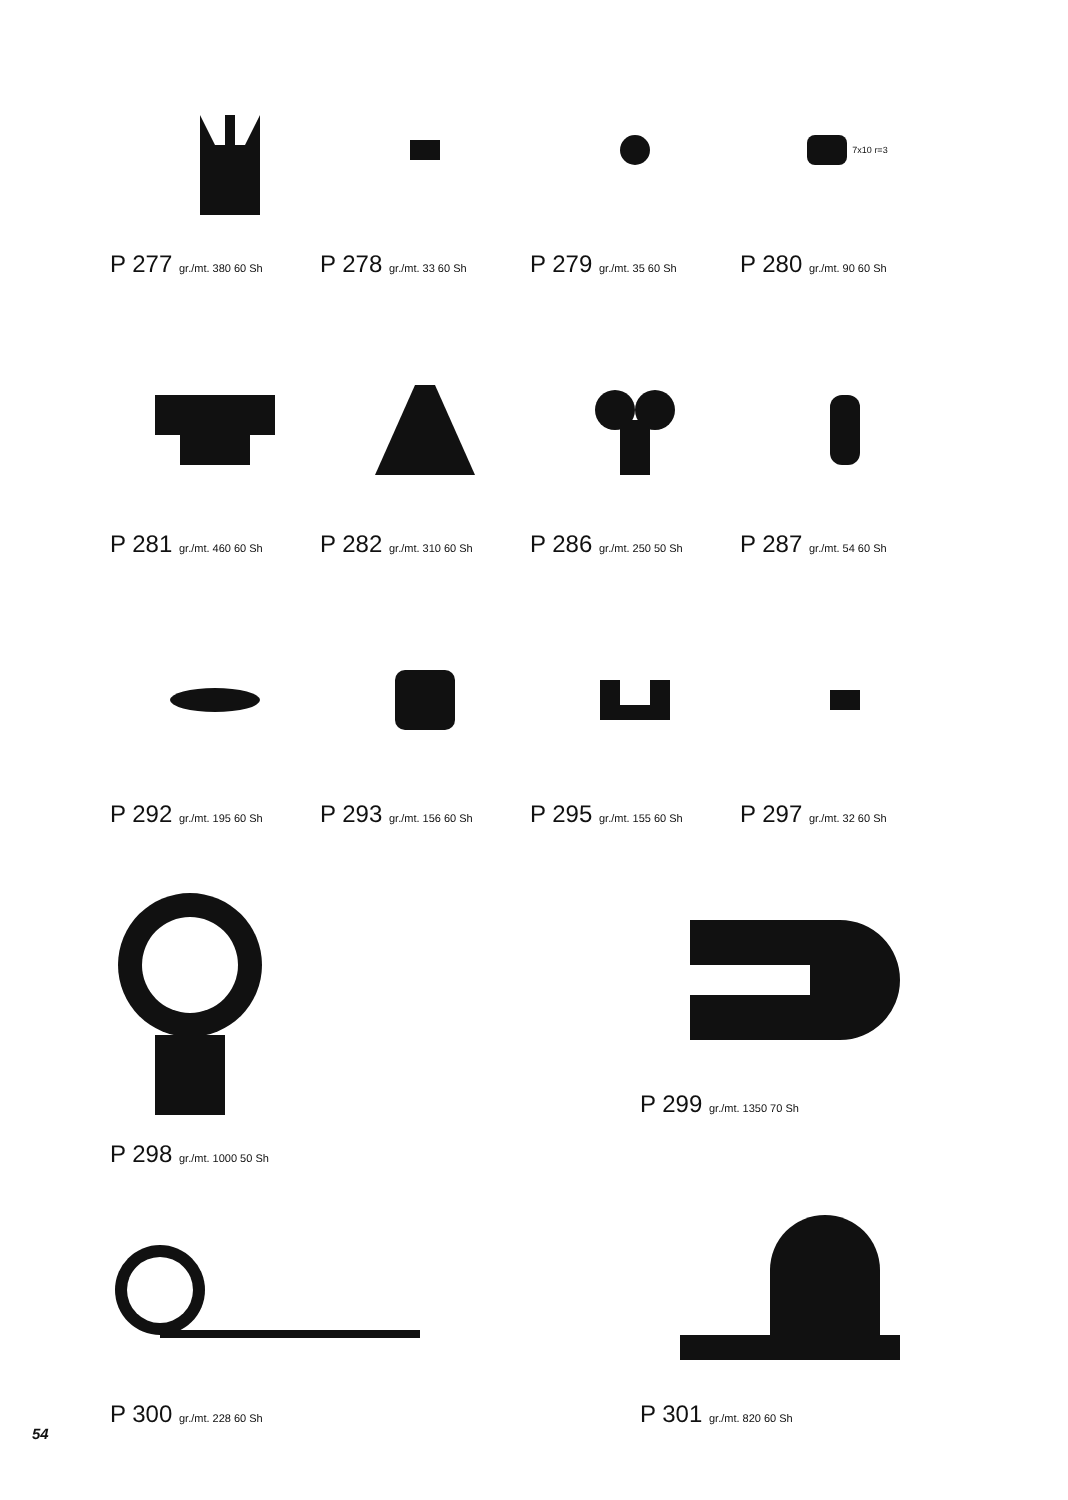P 277 gr./mt. 380 60 Sh
P 278 gr./mt. 33 60 Sh
P 279 gr./mt. 35 60 Sh
7x10 r=3
P 280 gr./mt. 90 60 Sh
P 281 gr./mt. 460 60 Sh
P 282 gr./mt. 310 60 Sh
P 286 gr./mt. 250 50 Sh
P 287 gr./mt. 54 60 Sh
P 292 gr./mt. 195 60 Sh
P 293 gr./mt. 156 60 Sh
P 295 gr./mt. 155 60 Sh
P 297 gr./mt. 32 60 Sh
P 298 gr./mt. 1000 50 Sh
P 299 gr./mt. 1350 70 Sh
P 300 gr./mt. 228 60 Sh
P 301 gr./mt. 820 60 Sh
54